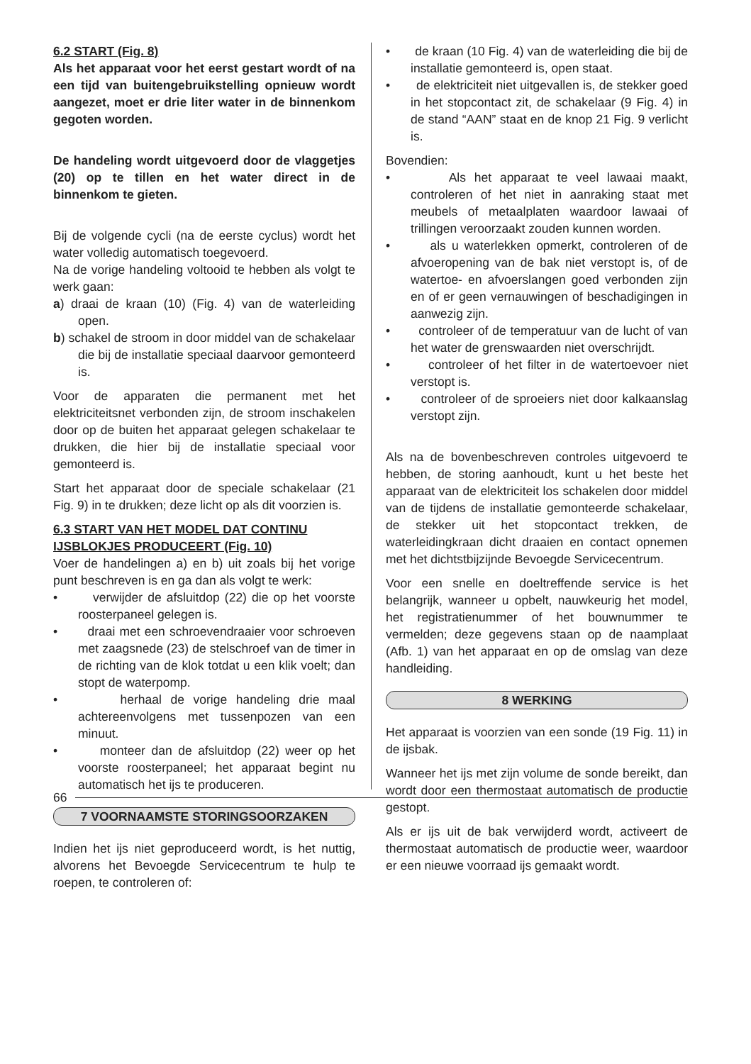6.2 START (Fig. 8)
Als het apparaat voor het eerst gestart wordt of na een tijd van buitengebruikstelling opnieuw wordt aangezet, moet er drie liter water in de binnenkom gegoten worden.
De handeling wordt uitgevoerd door de vlaggetjes (20) op te tillen en het water direct in de binnenkom te gieten.
Bij de volgende cycli (na de eerste cyclus) wordt het water volledig automatisch toegevoerd.
Na de vorige handeling voltooid te hebben als volgt te werk gaan:
a) draai de kraan (10) (Fig. 4) van de waterleiding open.
b) schakel de stroom in door middel van de schakelaar die bij de installatie speciaal daarvoor gemonteerd is.
Voor de apparaten die permanent met het elektriciteitsnet verbonden zijn, de stroom inschakelen door op de buiten het apparaat gelegen schakelaar te drukken, die hier bij de installatie speciaal voor gemonteerd is.
Start het apparaat door de speciale schakelaar (21 Fig. 9) in te drukken; deze licht op als dit voorzien is.
6.3 START VAN HET MODEL DAT CONTINU IJSBLOKJES PRODUCEERT (Fig. 10)
Voer de handelingen a) en b) uit zoals bij het vorige punt beschreven is en ga dan als volgt te werk:
• verwijder de afsluitdop (22) die op het voorste roosterpaneel gelegen is.
• draai met een schroevendraaier voor schroeven met zaagsnede (23) de stelschroef van de timer in de richting van de klok totdat u een klik voelt; dan stopt de waterpomp.
• herhaal de vorige handeling drie maal achtereenvolgens met tussenpozen van een minuut.
• monteer dan de afsluitdop (22) weer op het voorste roosterpaneel; het apparaat begint nu automatisch het ijs te produceren.
7 VOORNAAMSTE STORINGSOORZAKEN
Indien het ijs niet geproduceerd wordt, is het nuttig, alvorens het Bevoegde Servicecentrum te hulp te roepen, te controleren of:
• de kraan (10 Fig. 4) van de waterleiding die bij de installatie gemonteerd is, open staat.
• de elektriciteit niet uitgevallen is, de stekker goed in het stopcontact zit, de schakelaar (9 Fig. 4) in de stand “AAN” staat en de knop 21 Fig. 9 verlicht is.
Bovendien:
• Als het apparaat te veel lawaai maakt, controleren of het niet in aanraking staat met meubels of metaalplaten waardoor lawaai of trillingen veroorzaakt zouden kunnen worden.
• als u waterlekken opmerkt, controleren of de afvoeropening van de bak niet verstopt is, of de watertoe- en afvoerslangen goed verbonden zijn en of er geen vernauwingen of beschadigingen in aanwezig zijn.
• controleer of de temperatuur van de lucht of van het water de grenswaarden niet overschrijdt.
• controleer of het filter in de watertoevoer niet verstopt is.
• controleer of de sproeiers niet door kalkaanslag verstopt zijn.
Als na de bovenbeschreven controles uitgevoerd te hebben, de storing aanhoudt, kunt u het beste het apparaat van de elektriciteit los schakelen door middel van de tijdens de installatie gemonteerde schakelaar, de stekker uit het stopcontact trekken, de waterleidingkraan dicht draaien en contact opnemen met het dichtstbijzijnde Bevoegde Servicecentrum.
Voor een snelle en doeltreffende service is het belangrijk, wanneer u opbelt, nauwkeurig het model, het registratienummer of het bouwnummer te vermelden; deze gegevens staan op de naamplaat (Afb. 1) van het apparaat en op de omslag van deze handleiding.
8 WERKING
Het apparaat is voorzien van een sonde (19 Fig. 11) in de ijsbak.
Wanneer het ijs met zijn volume de sonde bereikt, dan wordt door een thermostaat automatisch de productie gestopt.
Als er ijs uit de bak verwijderd wordt, activeert de thermostaat automatisch de productie weer, waardoor er een nieuwe voorraad ijs gemaakt wordt.
66